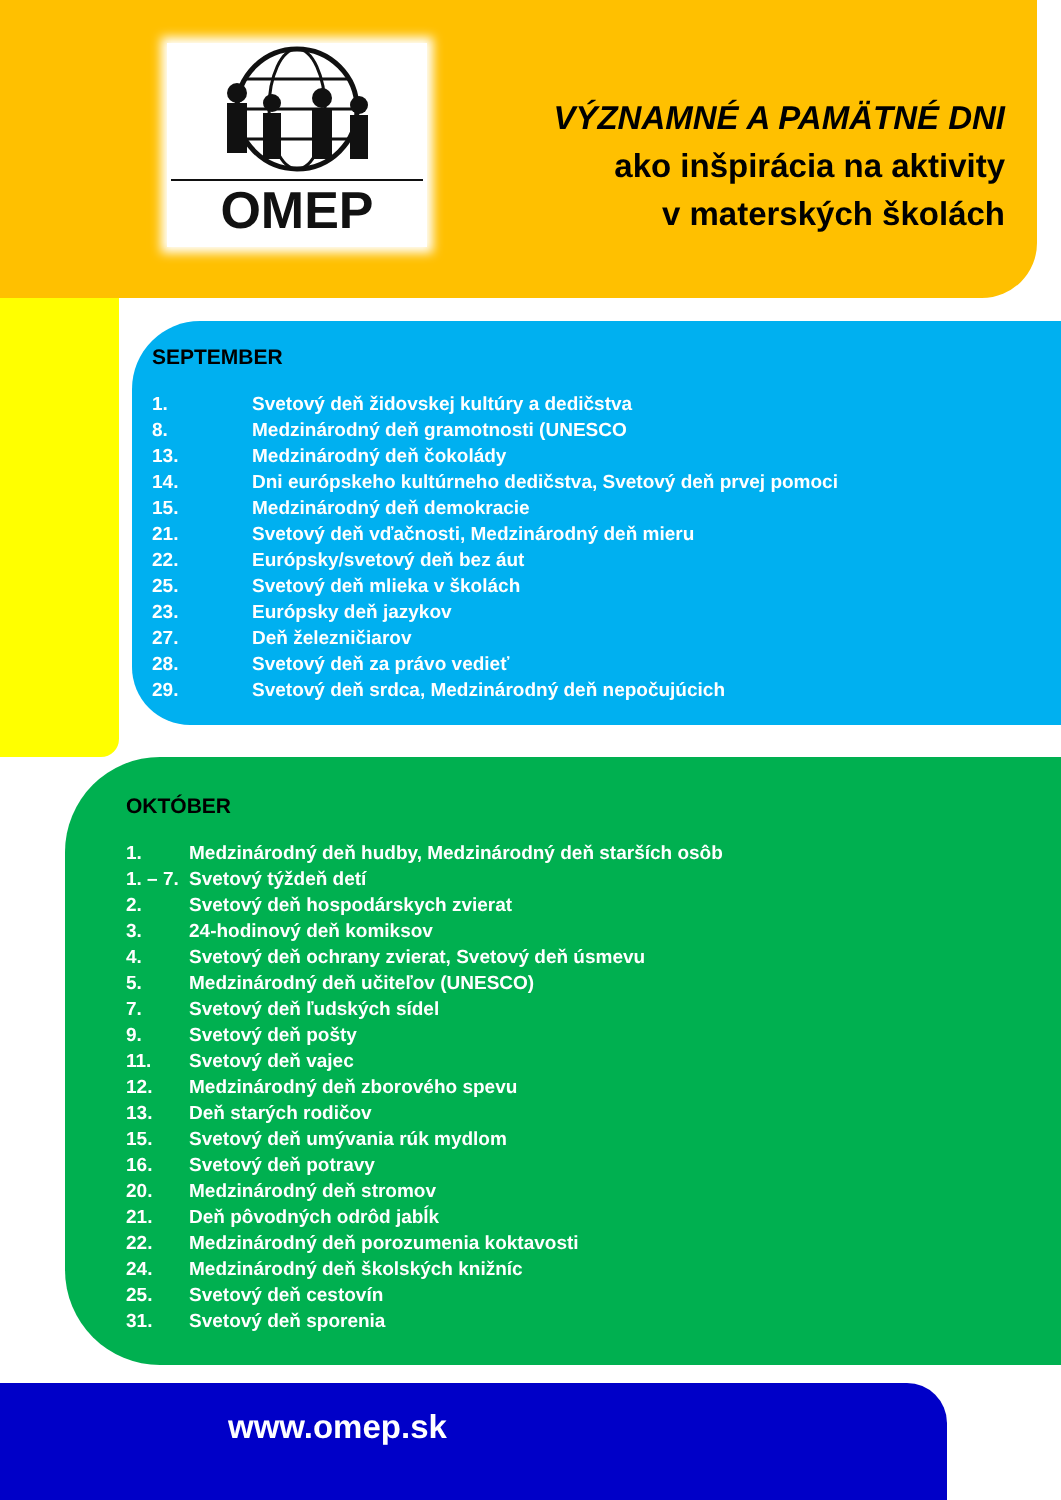OMEP
VÝZNAMNÉ A PAMÄTNÉ DNI
ako inšpirácia na aktivity
v materských školách
SEPTEMBER
| 1. | Svetový deň židovskej kultúry a dedičstva |
| 8. | Medzinárodný deň gramotnosti (UNESCO |
| 13. | Medzinárodný deň čokolády |
| 14. | Dni európskeho kultúrneho dedičstva, Svetový deň prvej pomoci |
| 15. | Medzinárodný deň demokracie |
| 21. | Svetový deň vďačnosti, Medzinárodný deň mieru |
| 22. | Európsky/svetový deň bez áut |
| 25. | Svetový deň mlieka v školách |
| 23. | Európsky deň jazykov |
| 27. | Deň železničiarov |
| 28. | Svetový deň za právo vedieť |
| 29. | Svetový deň srdca, Medzinárodný deň nepočujúcich |
OKTÓBER
| 1. | Medzinárodný deň hudby, Medzinárodný deň starších osôb |
| 1. – 7. | Svetový týždeň detí |
| 2. | Svetový deň hospodárskych zvierat |
| 3. | 24-hodinový deň komiksov |
| 4. | Svetový deň ochrany zvierat, Svetový deň úsmevu |
| 5. | Medzinárodný deň učiteľov (UNESCO) |
| 7. | Svetový deň ľudských sídel |
| 9. | Svetový deň pošty |
| 11. | Svetový deň vajec |
| 12. | Medzinárodný deň zborového spevu |
| 13. | Deň starých rodičov |
| 15. | Svetový deň umývania rúk mydlom |
| 16. | Svetový deň potravy |
| 20. | Medzinárodný deň stromov |
| 21. | Deň pôvodných odrôd jabĺk |
| 22. | Medzinárodný deň porozumenia koktavosti |
| 24. | Medzinárodný deň školských knižníc |
| 25. | Svetový deň cestovín |
| 31. | Svetový deň sporenia |
www.omep.sk